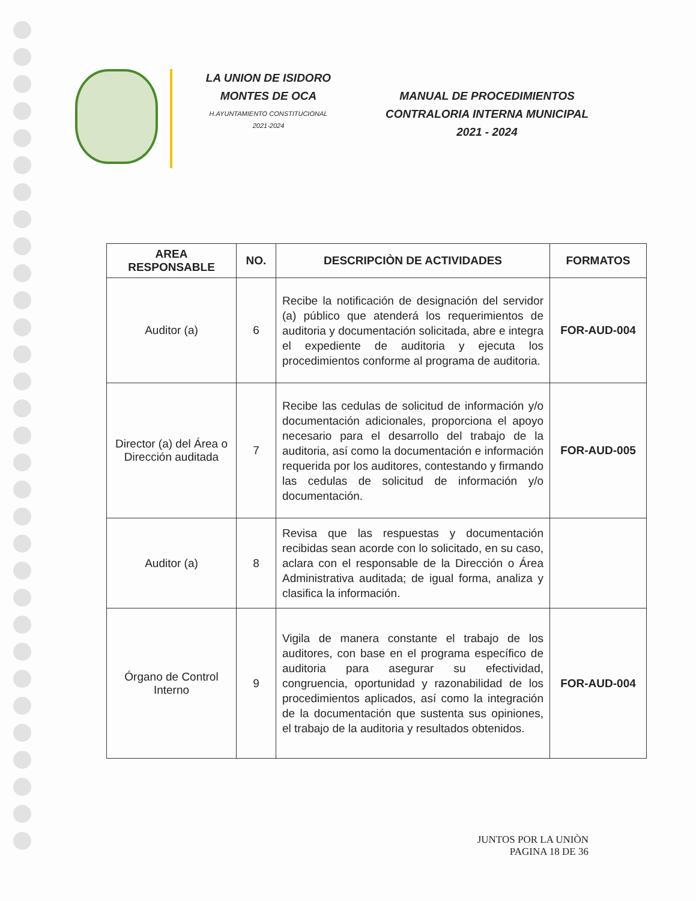LA UNION DE ISIDORO
MONTES DE OCA
H.AYUNTAMIENTO CONSTITUCIONAL
2021-2024
MANUAL DE PROCEDIMIENTOS
CONTRALORIA INTERNA MUNICIPAL
2021 - 2024
| AREA RESPONSABLE | NO. | DESCRIPCIÒN DE ACTIVIDADES | FORMATOS |
| --- | --- | --- | --- |
| Auditor (a) | 6 | Recibe la notificación de designación del servidor (a) público que atenderá los requerimientos de auditoria y documentación solicitada, abre e integra el expediente de auditoria y ejecuta los procedimientos conforme al programa de auditoria. | FOR-AUD-004 |
| Director (a) del Área o Dirección auditada | 7 | Recibe las cedulas de solicitud de información y/o documentación adicionales, proporciona el apoyo necesario para el desarrollo del trabajo de la auditoria, así como la documentación e información requerida por los auditores, contestando y firmando las cedulas de solicitud de información y/o documentación. | FOR-AUD-005 |
| Auditor (a) | 8 | Revisa que las respuestas y documentación recibidas sean acorde con lo solicitado, en su caso, aclara con el responsable de la Dirección o Área Administrativa auditada; de igual forma, analiza y clasifica la información. | |
| Órgano de Control Interno | 9 | Vigila de manera constante el trabajo de los auditores, con base en el programa específico de auditoria para asegurar su efectividad, congruencia, oportunidad y razonabilidad de los procedimientos aplicados, así como la integración de la documentación que sustenta sus opiniones, el trabajo de la auditoria y resultados obtenidos. | FOR-AUD-004 |
JUNTOS POR LA UNIÒN
PAGINA 18 DE 36